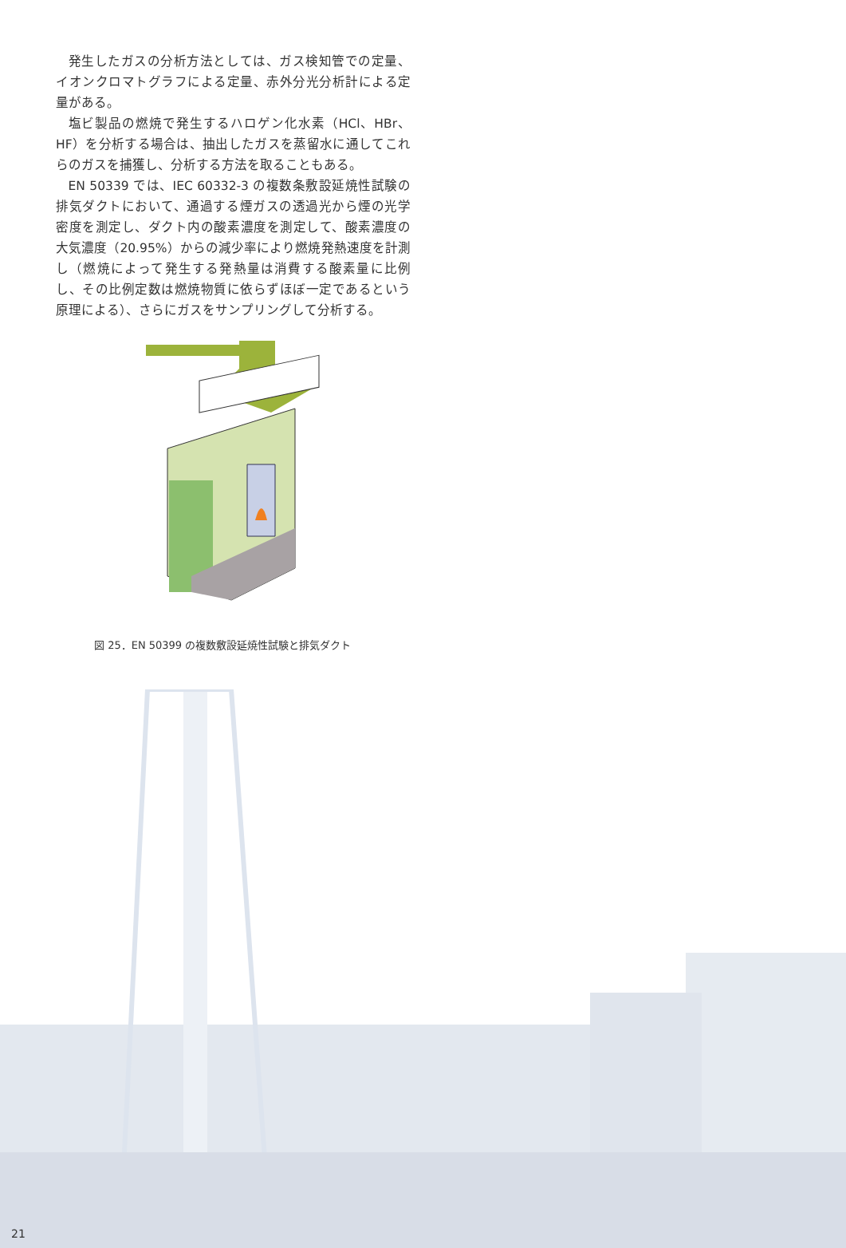発生したガスの分析方法としては、ガス検知管での定量、イオンクロマトグラフによる定量、赤外分光分析計による定量がある。
塩ビ製品の燃焼で発生するハロゲン化水素（HCl、HBr、HF）を分析する場合は、抽出したガスを蒸留水に通してこれらのガスを捕獲し、分析する方法を取ることもある。
EN 50339 では、IEC 60332-3 の複数条敷設延焼性試験の排気ダクトにおいて、通過する煙ガスの透過光から煙の光学密度を測定し、ダクト内の酸素濃度を測定して、酸素濃度の大気濃度（20.95%）からの減少率により燃焼発熱速度を計測し（燃焼によって発生する発熱量は消費する酸素量に比例し、その比例定数は燃焼物質に依らずほぼ一定であるという原理による）、さらにガスをサンプリングして分析する。
図 25．EN 50399 の複数敷設延焼性試験と排気ダクト
21